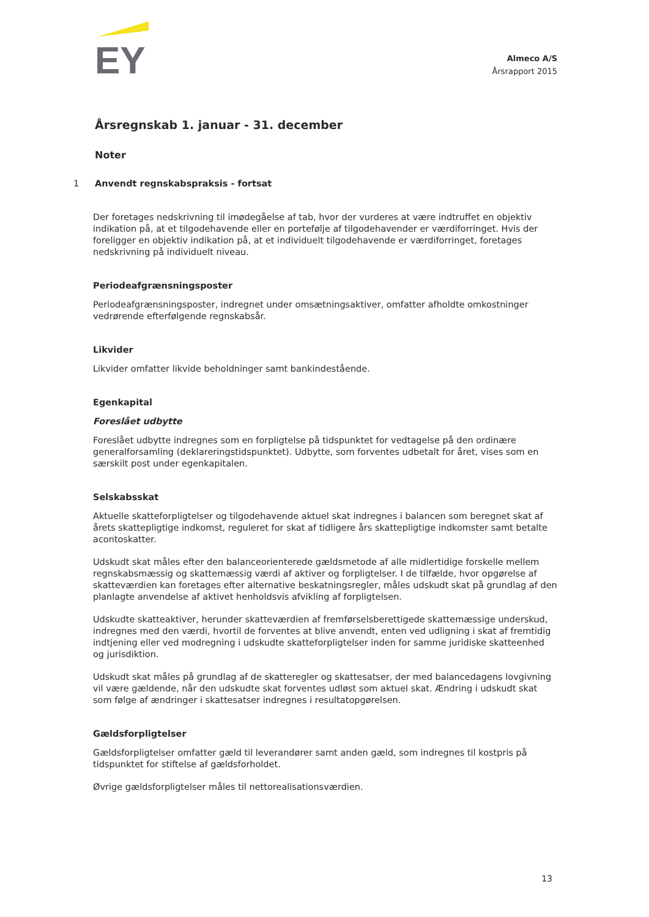EY
Almeco A/S
Årsrapport 2015
Årsregnskab 1. januar - 31. december
Noter
1 Anvendt regnskabspraksis - fortsat
Der foretages nedskrivning til imødegåelse af tab, hvor der vurderes at være indtruffet en objektiv indikation på, at et tilgodehavende eller en portefølje af tilgodehavender er værdiforringet. Hvis der foreligger en objektiv indikation på, at et individuelt tilgodehavende er værdiforringet, foretages nedskrivning på individuelt niveau.
Periodeafgrænsningsposter
Periodeafgrænsningsposter, indregnet under omsætningsaktiver, omfatter afholdte omkostninger vedrørende efterfølgende regnskabsår.
Likvider
Likvider omfatter likvide beholdninger samt bankindestående.
Egenkapital
Foreslået udbytte
Foreslået udbytte indregnes som en forpligtelse på tidspunktet for vedtagelse på den ordinære generalforsamling (deklareringstidspunktet). Udbytte, som forventes udbetalt for året, vises som en særskilt post under egenkapitalen.
Selskabsskat
Aktuelle skatteforpligtelser og tilgodehavende aktuel skat indregnes i balancen som beregnet skat af årets skattepligtige indkomst, reguleret for skat af tidligere års skattepligtige indkomster samt betalte acontoskatter.
Udskudt skat måles efter den balanceorienterede gældsmetode af alle midlertidige forskelle mellem regnskabsmæssig og skattemæssig værdi af aktiver og forpligtelser. I de tilfælde, hvor opgørelse af skatteværdien kan foretages efter alternative beskatningsregler, måles udskudt skat på grundlag af den planlagte anvendelse af aktivet henholdsvis afvikling af forpligtelsen.
Udskudte skatteaktiver, herunder skatteværdien af fremførselsberettigede skattemæssige underskud, indregnes med den værdi, hvortil de forventes at blive anvendt, enten ved udligning i skat af fremtidig indtjening eller ved modregning i udskudte skatteforpligtelser inden for samme juridiske skatteenhed og jurisdiktion.
Udskudt skat måles på grundlag af de skatteregler og skattesatser, der med balancedagens lovgivning vil være gældende, når den udskudte skat forventes udløst som aktuel skat. Ændring i udskudt skat som følge af ændringer i skattesatser indregnes i resultatopgørelsen.
Gældsforpligtelser
Gældsforpligtelser omfatter gæld til leverandører samt anden gæld, som indregnes til kostpris på tidspunktet for stiftelse af gældsforholdet.
Øvrige gældsforpligtelser måles til nettorealisationsværdien.
13